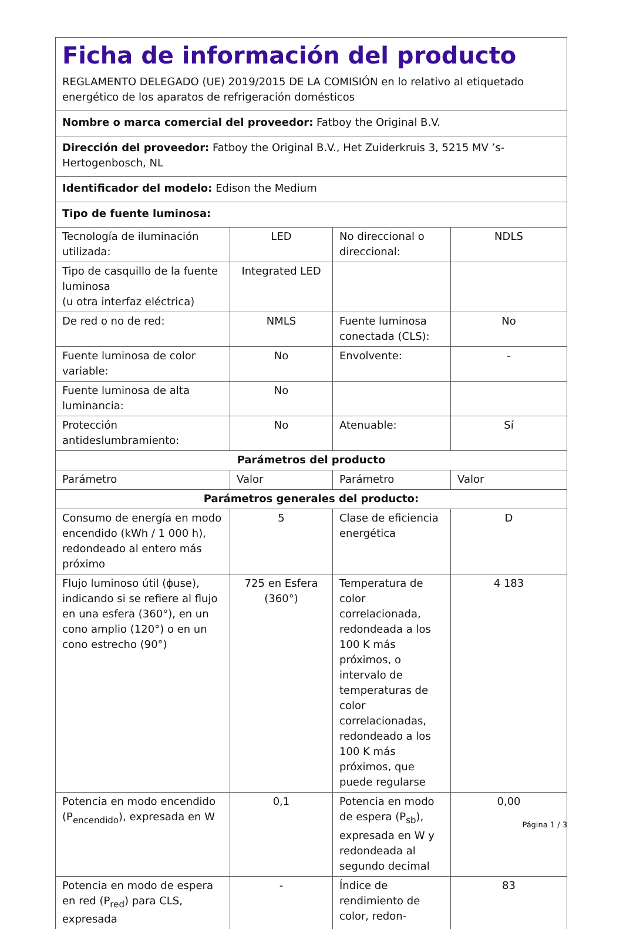| Ficha de información del producto REGLAMENTO DELEGADO (UE) 2019/2015 DE LA COMISIÓN en lo relativo al etiquetado energético de los aparatos de refrigeración domésticos | | | |
| Nombre o marca comercial del proveedor: Fatboy the Original B.V. | | | |
| Dirección del proveedor: Fatboy the Original B.V., Het Zuiderkruis 3, 5215 MV ’s-Hertogenbosch, NL | | | |
| Identificador del modelo: Edison the Medium | | | |
| Tipo de fuente luminosa: | | | |
| Tecnología de iluminación utilizada: | LED | No direccional o direccional: | NDLS |
| Tipo de casquillo de la fuente luminosa (u otra interfaz eléctrica) | Integrated LED | | |
| De red o no de red: | NMLS | Fuente luminosa conectada (CLS): | No |
| Fuente luminosa de color variable: | No | Envolvente: | - |
| Fuente luminosa de alta luminancia: | No | | |
| Protección antideslumbramiento: | No | Atenuable: | Sí |
| Parámetros del producto | | | |
| Parámetro | Valor | Parámetro | Valor |
| Parámetros generales del producto: | | | |
| Consumo de energía en modo encendido (kWh / 1 000 h), redondeado al entero más próximo | 5 | Clase de eficiencia energética | D |
| Flujo luminoso útil (ϕuse), indicando si se refiere al flujo en una esfera (360°), en un cono amplio (120°) o en un cono estrecho (90°) | 725 en Esfera (360°) | Temperatura de color correlacionada, redondeada a los 100 K más próximos, o intervalo de temperaturas de color correlacionadas, redondeado a los 100 K más próximos, que puede regularse | 4 183 |
| Potencia en modo encendido (P<sub>encendido</sub>), expresada en W | 0,1 | Potencia en modo de espera (P<sub>sb</sub>), expresada en W y redondeada al segundo decimal | 0,00 |
| Potencia en modo de espera en red (P<sub>red</sub>) para CLS, expresada | - | Índice de rendimiento de color, redon- | 83 |
Página 1 / 3